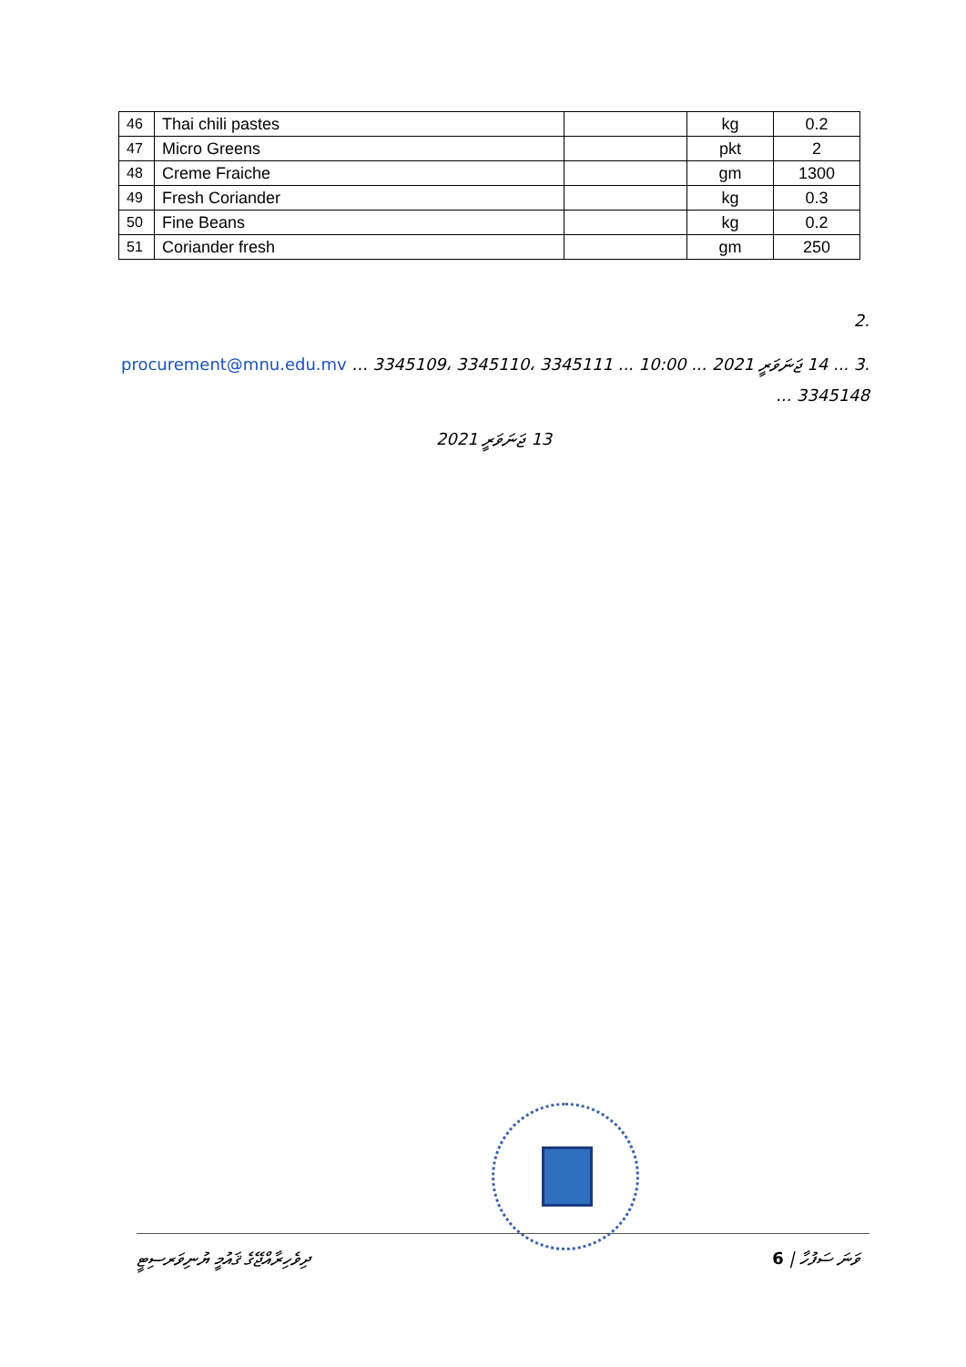| 46 | Thai chili pastes | | kg | 0.2 |
| 47 | Micro Greens | | pkt | 2 |
| 48 | Creme Fraiche | | gm | 1300 |
| 49 | Fresh Coriander | | kg | 0.3 |
| 50 | Fine Beans | | kg | 0.2 |
| 51 | Coriander fresh | | gm | 250 |
.2
.3 ... 14 ޖަނަވަރީ 2021 ... 10:00 ... procurement@mnu.edu.mv ... 3345109، 3345110، 3345111 ... 3345148
13 ޖަނަވަރީ 2021
ދިވެހިރާއްޖޭގެ ޤައުމީ ޔުނިވަރސިޓީ ވަނަ ސަފުހާ | 6